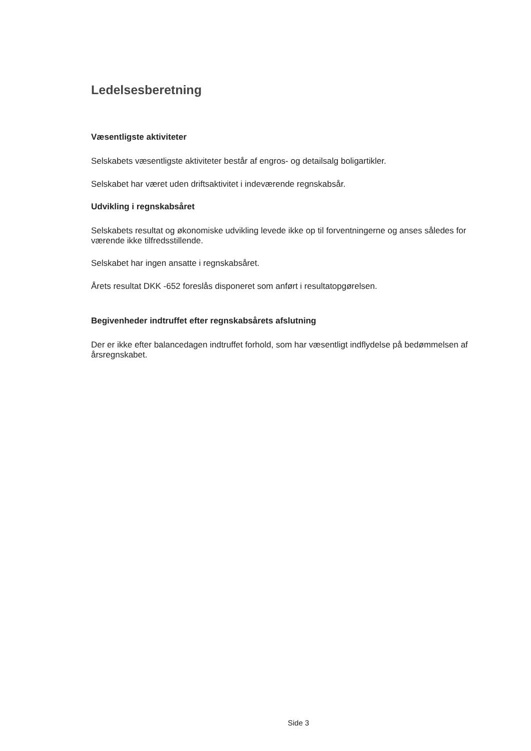Ledelsesberetning
Væsentligste aktiviteter
Selskabets væsentligste aktiviteter består af engros- og detailsalg boligartikler.
Selskabet har været uden driftsaktivitet i indeværende regnskabsår.
Udvikling i regnskabsåret
Selskabets resultat og økonomiske udvikling levede ikke op til forventningerne og anses således for værende ikke tilfredsstillende.
Selskabet har ingen ansatte i regnskabsåret.
Årets resultat DKK -652 foreslås disponeret som anført i resultatopgørelsen.
Begivenheder indtruffet efter regnskabsårets afslutning
Der er ikke efter balancedagen indtruffet forhold, som har væsentligt indflydelse på bedømmelsen af årsregnskabet.
Side 3